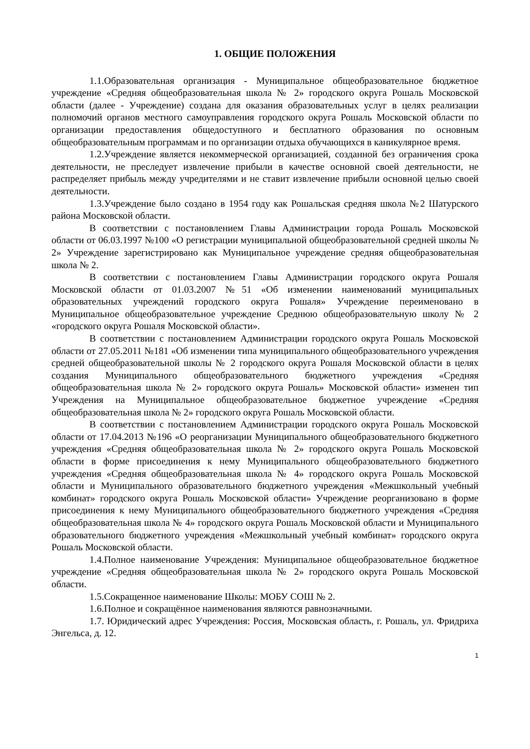1. ОБЩИЕ ПОЛОЖЕНИЯ
1.1.Образовательная организация - Муниципальное общеобразовательное бюджетное учреждение «Средняя общеобразовательная школа № 2» городского округа Рошаль Московской области (далее - Учреждение) создана для оказания образовательных услуг в целях реализации полномочий органов местного самоуправления городского округа Рошаль Московской области по организации предоставления общедоступного и бесплатного образования по основным общеобразовательным программам и по организации отдыха обучающихся в каникулярное время.
1.2.Учреждение является некоммерческой организацией, созданной без ограничения срока деятельности, не преследует извлечение прибыли в качестве основной своей деятельности, не распределяет прибыль между учредителями и не ставит извлечение прибыли основной целью своей деятельности.
1.3.Учреждение было создано в 1954 году как Рошальская средняя школа №2 Шатурского района Московской области.
В соответствии с постановлением Главы Администрации города Рошаль Московской области от 06.03.1997 №100 «О регистрации муниципальной общеобразовательной средней школы № 2» Учреждение зарегистрировано как Муниципальное учреждение средняя общеобразовательная школа № 2.
В соответствии с постановлением Главы Администрации городского округа Рошаля Московской области от 01.03.2007 №51 «Об изменении наименований муниципальных образовательных учреждений городского округа Рошаля» Учреждение переименовано в Муниципальное общеобразовательное учреждение Среднюю общеобразовательную школу № 2 «городского округа Рошаля Московской области».
В соответствии с постановлением Администрации городского округа Рошаль Московской области от 27.05.2011 №181 «Об изменении типа муниципального общеобразовательного учреждения средней общеобразовательной школы № 2 городского округа Рошаля Московской области в целях создания Муниципального общеобразовательного бюджетного учреждения «Средняя общеобразовательная школа № 2» городского округа Рошаль» Московской области» изменен тип Учреждения на Муниципальное общеобразовательное бюджетное учреждение «Средняя общеобразовательная школа № 2» городского округа Рошаль Московской области.
В соответствии с постановлением Администрации городского округа Рошаль Московской области от 17.04.2013 №196 «О реорганизации Муниципального общеобразовательного бюджетного учреждения «Средняя общеобразовательная школа № 2» городского округа Рошаль Московской области в форме присоединения к нему Муниципального общеобразовательного бюджетного учреждения «Средняя общеобразовательная школа № 4» городского округа Рошаль Московской области и Муниципального образовательного бюджетного учреждения «Межшкольный учебный комбинат» городского округа Рошаль Московской области» Учреждение реорганизовано в форме присоединения к нему Муниципального общеобразовательного бюджетного учреждения «Средняя общеобразовательная школа № 4» городского округа Рошаль Московской области и Муниципального образовательного бюджетного учреждения «Межшкольный учебный комбинат» городского округа Рошаль Московской области.
1.4.Полное наименование Учреждения: Муниципальное общеобразовательное бюджетное учреждение «Средняя общеобразовательная школа № 2» городского округа Рошаль Московской области.
1.5.Сокращенное наименование Школы: МОБУ СОШ № 2.
1.6.Полное и сокращённое наименования являются равнозначными.
1.7. Юридический адрес Учреждения: Россия, Московская область, г. Рошаль, ул. Фридриха Энгельса, д. 12.
1